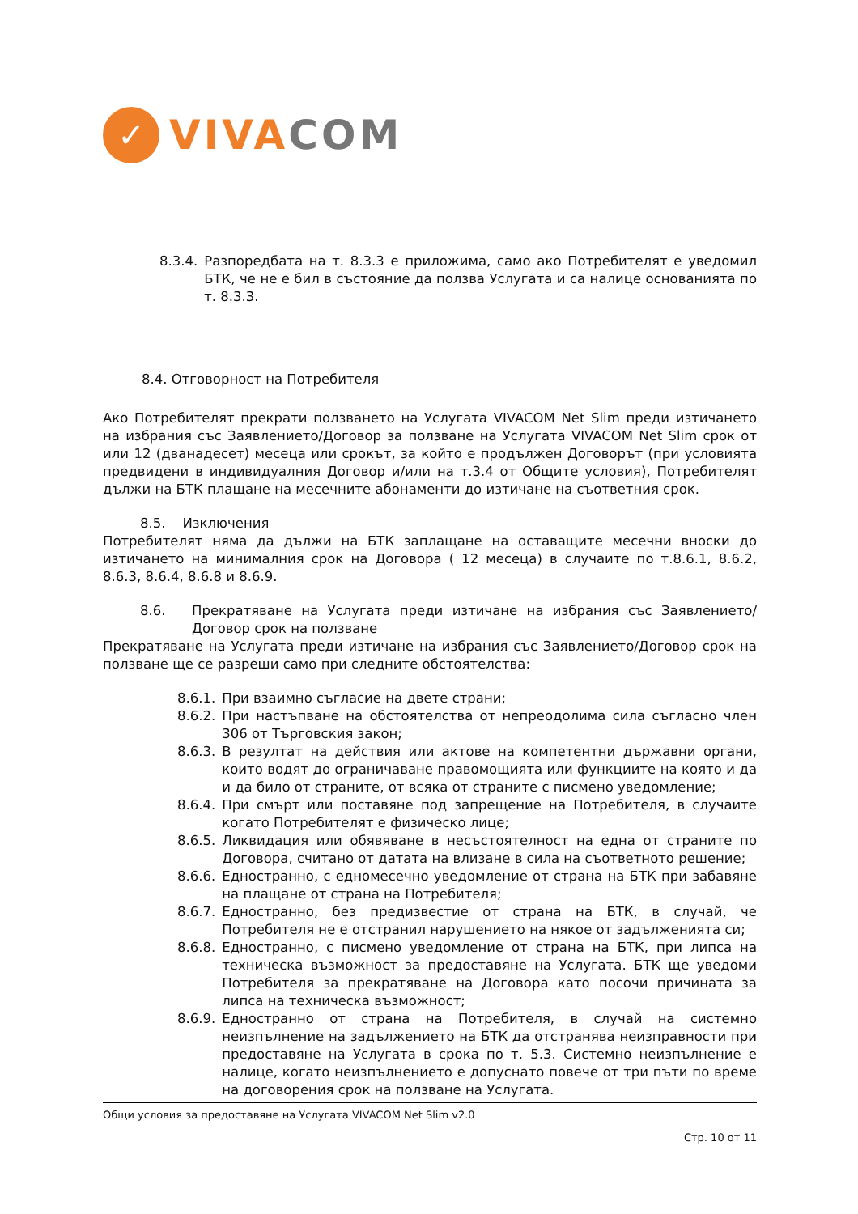✓
VIVA COM
8.3.4. Разпоредбата на т. 8.3.3 е приложима, само ако Потребителят е уведомил БТК, че не е бил в състояние да ползва Услугата и са налице основанията по т. 8.3.3.
8.4. Отговорност на Потребителя
Ако Потребителят прекрати ползването на Услугата VIVACOM Net Slim преди изтичането на избрания със Заявлението/Договор за ползване на Услугата VIVACOM Net Slim срок от или 12 (дванадесет) месеца или срокът, за който е продължен Договорът (при условията предвидени в индивидуалния Договор и/или на т.3.4 от Общите условия), Потребителят дължи на БТК плащане на месечните абонаменти до изтичане на съответния срок.
8.5. Изключения
Потребителят няма да дължи на БТК заплащане на оставащите месечни вноски до изтичането на минималния срок на Договора ( 12 месеца) в случаите по т.8.6.1, 8.6.2, 8.6.3, 8.6.4, 8.6.8 и 8.6.9.
8.6. Прекратяване на Услугата преди изтичане на избрания със Заявлението/Договор срок на ползване
Прекратяване на Услугата преди изтичане на избрания със Заявлението/Договор срок на ползване ще се разреши само при следните обстоятелства:
8.6.1. При взаимно съгласие на двете страни;
8.6.2. При настъпване на обстоятелства от непреодолима сила съгласно член 306 от Търговския закон;
8.6.3. В резултат на действия или актове на компетентни държавни органи, които водят до ограничаване правомощията или функциите на която и да и да било от страните, от всяка от страните с писмено уведомление;
8.6.4. При смърт или поставяне под запрещение на Потребителя, в случаите когато Потребителят е физическо лице;
8.6.5. Ликвидация или обявяване в несъстоятелност на една от страните по Договора, считано от датата на влизане в сила на съответното решение;
8.6.6. Едностранно, с едномесечно уведомление от страна на БТК при забавяне на плащане от страна на Потребителя;
8.6.7. Едностранно, без предизвестие от страна на БТК, в случай, че Потребителя не е отстранил нарушението на някое от задълженията си;
8.6.8. Едностранно, с писмено уведомление от страна на БТК, при липса на техническа възможност за предоставяне на Услугата. БТК ще уведоми Потребителя за прекратяване на Договора като посочи причината за липса на техническа възможност;
8.6.9. Едностранно от страна на Потребителя, в случай на системно неизпълнение на задължението на БТК да отстранява неизправности при предоставяне на Услугата в срока по т. 5.3. Системно неизпълнение е налице, когато неизпълнението е допуснато повече от три пъти по време на договорения срок на ползване на Услугата.
Общи условия за предоставяне на Услугата VIVACOM Net Slim v2.0
Стр. 10 от 11